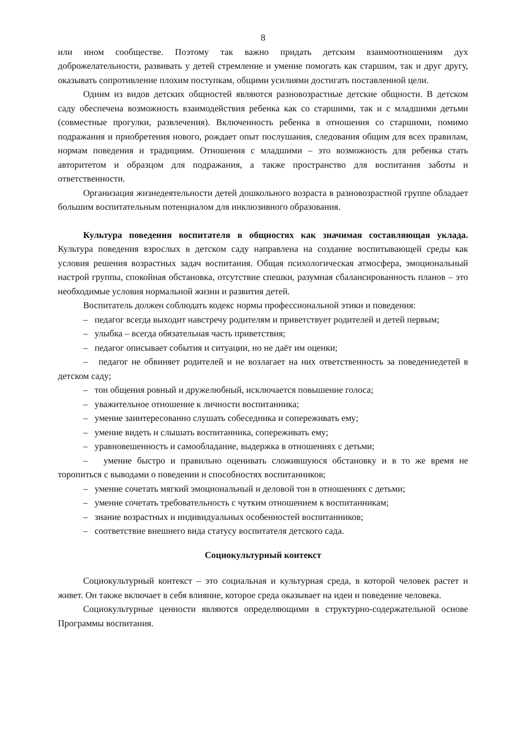8
или ином сообществе. Поэтому так важно придать детским взаимоотношениям дух доброжелательности, развивать у детей стремление и умение помогать как старшим, так и друг другу, оказывать сопротивление плохим поступкам, общими усилиями достигать поставленной цели.
Одним из видов детских общностей являются разновозрастные детские общности. В детском саду обеспечена возможность взаимодействия ребенка как со старшими, так и с младшими детьми (совместные прогулки, развлечения). Включенность ребенка в отношения со старшими, помимо подражания и приобретения нового, рождает опыт послушания, следования общим для всех правилам, нормам поведения и традициям. Отношения с младшими – это возможность для ребенка стать авторитетом и образцом для подражания, а также пространство для воспитания заботы и ответственности.
Организация жизнедеятельности детей дошкольного возраста в разновозрастной группе обладает большим воспитательным потенциалом для инклюзивного образования.
Культура поведения воспитателя в общностях как значимая составляющая уклада. Культура поведения взрослых в детском саду направлена на создание воспитывающей среды как условия решения возрастных задач воспитания. Общая психологическая атмосфера, эмоциональный настрой группы, спокойная обстановка, отсутствие спешки, разумная сбалансированность планов – это необходимые условия нормальной жизни и развития детей.
Воспитатель должен соблюдать кодекс нормы профессиональной этики и поведения:
– педагог всегда выходит навстречу родителям и приветствует родителей и детей первым;
– улыбка – всегда обязательная часть приветствия;
– педагог описывает события и ситуации, но не даёт им оценки;
– педагог не обвиняет родителей и не возлагает на них ответственность за поведениедетей в детском саду;
– тон общения ровный и дружелюбный, исключается повышение голоса;
– уважительное отношение к личности воспитанника;
– умение заинтересованно слушать собеседника и сопереживать ему;
– умение видеть и слышать воспитанника, сопереживать ему;
– уравновешенность и самообладание, выдержка в отношениях с детьми;
– умение быстро и правильно оценивать сложившуюся обстановку и в то же время не торопиться с выводами о поведении и способностях воспитанников;
– умение сочетать мягкий эмоциональный и деловой тон в отношениях с детьми;
– умение сочетать требовательность с чутким отношением к воспитанникам;
– знание возрастных и индивидуальных особенностей воспитанников;
– соответствие внешнего вида статусу воспитателя детского сада.
Социокультурный контекст
Социокультурный контекст – это социальная и культурная среда, в которой человек растет и живет. Он также включает в себя влияние, которое среда оказывает на идеи и поведение человека.
Социокультурные ценности являются определяющими в структурно-содержательной основе Программы воспитания.